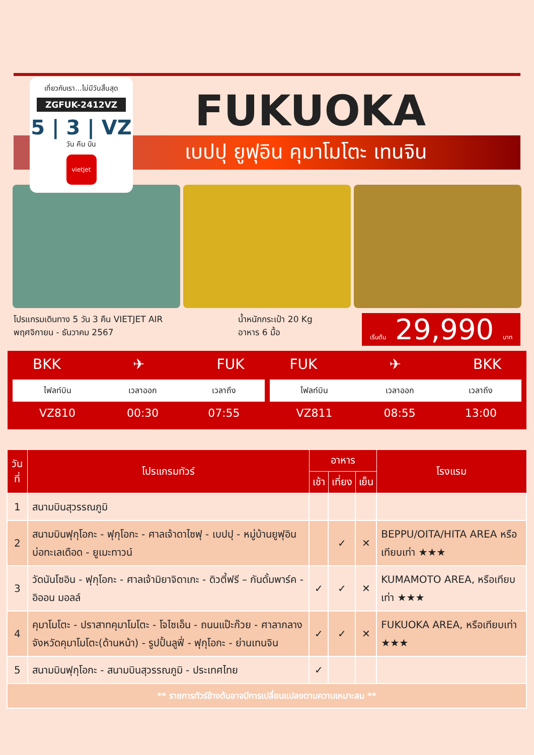เที่ยวกับเรา...ไม่มีวันสิ้นสุด
ZGFUK-2412VZ
5 | 3 | VZ
วัน คืน บิน
vietjet
FUKUOKA
เบปปุ ยูฟุอิน คุมาโมโตะ เทนจิน
โปรแกรมเดินทาง 5 วัน 3 คืน VIETJET AIR
พฤศจิกายน - ธันวาคม 2567
น้ำหนักกระเป๋า 20 Kg
อาหาร 6 มื้อ
เริ่มต้น 29,990 บาท
BKK ✈ FUK
| ไฟลท์บิน | เวลาออก | เวลาถึง |
| --- | --- | --- |
| VZ810 | 00:30 | 07:55 |
FUK ✈ BKK
| ไฟลท์บิน | เวลาออก | เวลาถึง |
| --- | --- | --- |
| VZ811 | 08:55 | 13:00 |
| วันที่ | โปรแกรมทัวร์ | อาหาร | | | โรงแรม |
| --- | --- | --- | --- | --- | --- |
| | | เช้า | เที่ยง | เย็น | |
| 1 | สนามบินสุวรรณภูมิ | | | | |
| 2 | สนามบินฟุกุโอกะ - ฟุกุโอกะ - ศาลเจ้าดาไซฟุ - เบปปุ - หมู่บ้านยูฟุอิน บ่อทะเลเดือด - ยูเมะทาวน์ | | ✓ | ✕ | BEPPU/OITA/HITA AREA หรือเทียบเท่า ★★★ |
| 3 | วัดนันโซอิน - ฟุกุโอกะ - ศาลเจ้ามิยาจิดาเกะ - ดิวตี้ฟรี – กันดั้มพาร์ค - อิออน มอลล์ | ✓ | ✓ | ✕ | KUMAMOTO AREA, หรือเทียบเท่า ★★★ |
| 4 | คุมาโมโตะ - ปราสาทคุมาโมโตะ - โจไซเอ็น - ถนนแป๊ะก๊วย - ศาลากลางจังหวัดคุมาโมโตะ(ด้านหน้า) - รูปปั้นลูฟี่ - ฟุกุโอกะ - ย่านเทนจิน | ✓ | ✓ | ✕ | FUKUOKA AREA, หรือเทียบเท่า ★★★ |
| 5 | สนามบินฟุกุโอกะ - สนามบินสุวรรณภูมิ - ประเทศไทย | ✓ | | | |
| ** รายการทัวร์ข้างต้นอาจมีการเปลี่ยนแปลงตามความเหมาะสม ** | | | | | |